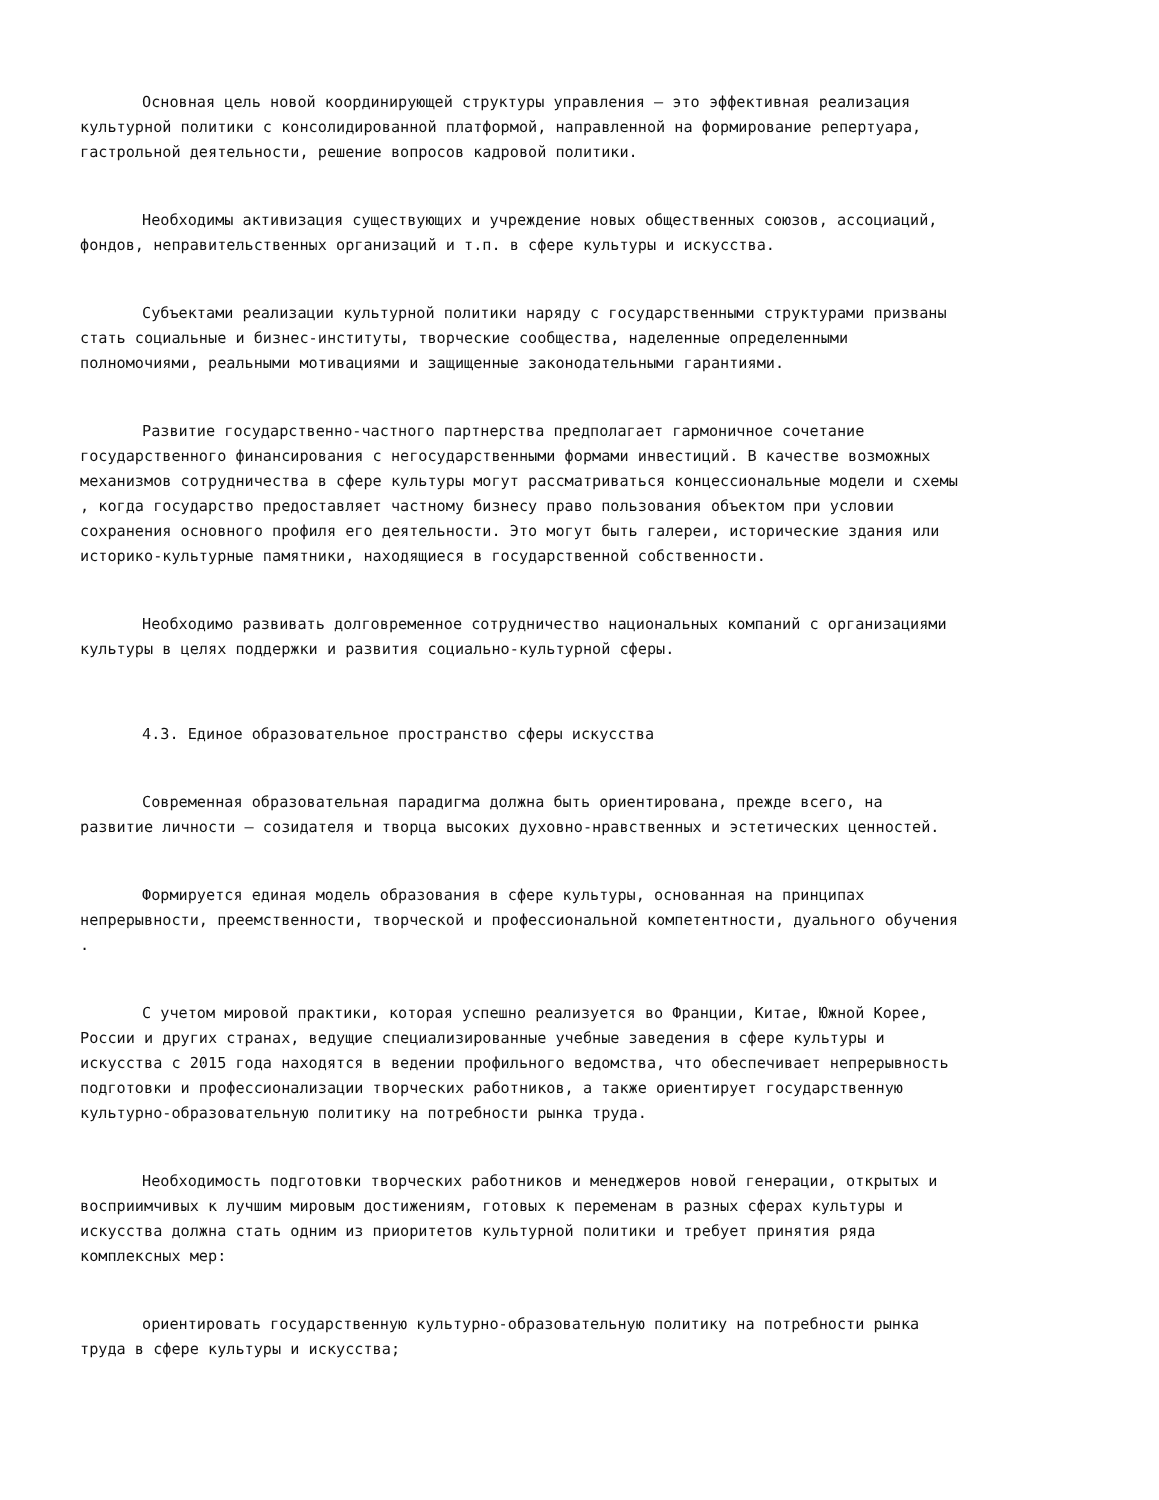Основная цель новой координирующей структуры управления – это эффективная реализация культурной политики с консолидированной платформой, направленной на формирование репертуара, гастрольной деятельности, решение вопросов кадровой политики.
Необходимы активизация существующих и учреждение новых общественных союзов, ассоциаций, фондов, неправительственных организаций и т.п. в сфере культуры и искусства.
Субъектами реализации культурной политики наряду с государственными структурами призваны стать социальные и бизнес-институты, творческие сообщества, наделенные определенными полномочиями, реальными мотивациями и защищенные законодательными гарантиями.
Развитие государственно-частного партнерства предполагает гармоничное сочетание государственного финансирования с негосударственными формами инвестиций. В качестве возможных механизмов сотрудничества в сфере культуры могут рассматриваться концессиональные модели и схемы , когда государство предоставляет частному бизнесу право пользования объектом при условии сохранения основного профиля его деятельности. Это могут быть галереи, исторические здания или историко-культурные памятники, находящиеся в государственной собственности.
Необходимо развивать долговременное сотрудничество национальных компаний с организациями культуры в целях поддержки и развития социально-культурной сферы.
4.3. Единое образовательное пространство сферы искусства
Современная образовательная парадигма должна быть ориентирована, прежде всего, на развитие личности – созидателя и творца высоких духовно-нравственных и эстетических ценностей.
Формируется единая модель образования в сфере культуры, основанная на принципах непрерывности, преемственности, творческой и профессиональной компетентности, дуального обучения .
С учетом мировой практики, которая успешно реализуется во Франции, Китае, Южной Корее, России и других странах, ведущие специализированные учебные заведения в сфере культуры и искусства с 2015 года находятся в ведении профильного ведомства, что обеспечивает непрерывность подготовки и профессионализации творческих работников, а также ориентирует государственную культурно-образовательную политику на потребности рынка труда.
Необходимость подготовки творческих работников и менеджеров новой генерации, открытых и восприимчивых к лучшим мировым достижениям, готовых к переменам в разных сферах культуры и искусства должна стать одним из приоритетов культурной политики и требует принятия ряда комплексных мер:
ориентировать государственную культурно-образовательную политику на потребности рынка труда в сфере культуры и искусства;